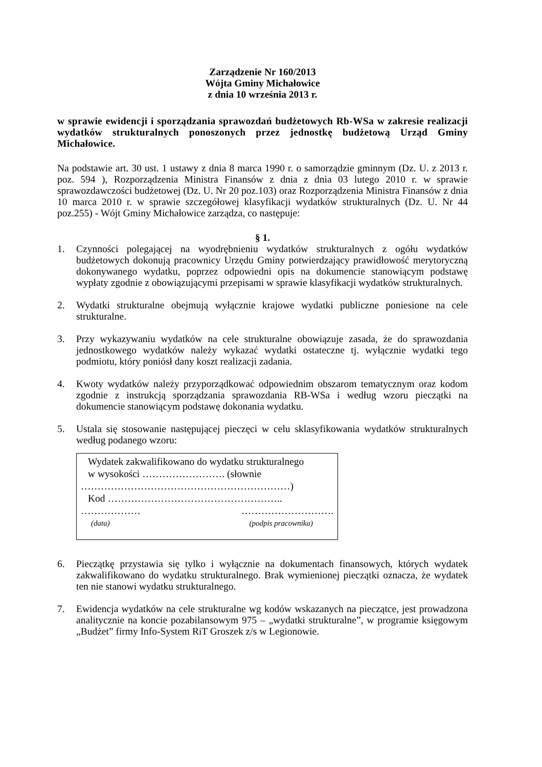Zarządzenie Nr 160/2013
Wójta Gminy Michałowice
z dnia 10 września 2013 r.
w sprawie ewidencji i sporządzania sprawozdań budżetowych Rb-WSa w zakresie realizacji wydatków strukturalnych ponoszonych przez jednostkę budżetową Urząd Gminy Michałowice.
Na podstawie art. 30 ust. 1 ustawy z dnia 8 marca 1990 r. o samorządzie gminnym (Dz. U. z 2013 r. poz. 594 ), Rozporządzenia Ministra Finansów z dnia z dnia 03 lutego 2010 r. w sprawie sprawozdawczości budżetowej (Dz. U. Nr 20 poz.103) oraz Rozporządzenia Ministra Finansów z dnia 10 marca 2010 r. w sprawie szczegółowej klasyfikacji wydatków strukturalnych (Dz. U. Nr 44 poz.255) - Wójt Gminy Michałowice zarządza, co następuje:
§ 1.
1. Czynności polegającej na wyodrębnieniu wydatków strukturalnych z ogółu wydatków budżetowych dokonują pracownicy Urzędu Gminy potwierdzający prawidłowość merytoryczną dokonywanego wydatku, poprzez odpowiedni opis na dokumencie stanowiącym podstawę wypłaty zgodnie z obowiązującymi przepisami w sprawie klasyfikacji wydatków strukturalnych.
2. Wydatki strukturalne obejmują wyłącznie krajowe wydatki publiczne poniesione na cele strukturalne.
3. Przy wykazywaniu wydatków na cele strukturalne obowiązuje zasada, że do sprawozdania jednostkowego wydatków należy wykazać wydatki ostateczne tj. wyłącznie wydatki tego podmiotu, który poniósł dany koszt realizacji zadania.
4. Kwoty wydatków należy przyporządkować odpowiednim obszarom tematycznym oraz kodom zgodnie z instrukcją sporządzania sprawozdania RB-WSa i według wzoru pieczątki na dokumencie stanowiącym podstawę dokonania wydatku.
5. Ustala się stosowanie następującej pieczęci w celu sklasyfikowania wydatków strukturalnych według podanego wzoru:
Wydatek zakwalifikowano do wydatku strukturalnego
w wysokości ……………………. (słownie
………………………………………………………)
Kod ……………………………………………..
……………… ……………………….
(data) (podpis pracownika)
6. Pieczątkę przystawia się tylko i wyłącznie na dokumentach finansowych, których wydatek zakwalifikowano do wydatku strukturalnego. Brak wymienionej pieczątki oznacza, że wydatek ten nie stanowi wydatku strukturalnego.
7. Ewidencja wydatków na cele strukturalne wg kodów wskazanych na pieczątce, jest prowadzona analitycznie na koncie pozabilansowym 975 – „wydatki strukturalne”, w programie księgowym „Budżet” firmy Info-System RiT Groszek z/s w Legionowie.